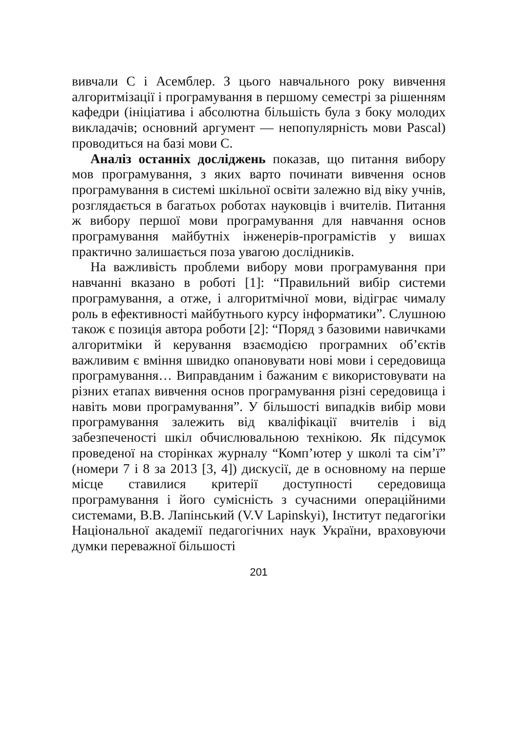вивчали C і Асемблер. З цього навчального року вивчення алгоритмізації і програмування в першому семестрі за рішенням кафедри (ініціатива і абсолютна більшість була з боку молодих викладачів; основний аргумент — непопулярність мови Pascal) проводиться на базі мови C.
Аналіз останніх досліджень показав, що питання вибору мов програмування, з яких варто починати вивчення основ програмування в системі шкільної освіти залежно від віку учнів, розглядається в багатьох роботах науковців і вчителів. Питання ж вибору першої мови програмування для навчання основ програмування майбутніх інженерів-програмістів у вишах практично залишається поза увагою дослідників.
На важливість проблеми вибору мови програмування при навчанні вказано в роботі [1]: “Правильний вибір системи програмування, а отже, і алгоритмічної мови, відіграє чималу роль в ефективності майбутнього курсу інформатики”. Слушною також є позиція автора роботи [2]: “Поряд з базовими навичками алгоритміки й керування взаємодією програмних об’єктів важливим є вміння швидко опановувати нові мови і середовища програмування… Виправданим і бажаним є використовувати на різних етапах вивчення основ програмування різні середовища і навіть мови програмування”. У більшості випадків вибір мови програмування залежить від кваліфікації вчителів і від забезпеченості шкіл обчислювальною технікою. Як підсумок проведеної на сторінках журналу “Комп’ютер у школі та сім’ї” (номери 7 і 8 за 2013 [3, 4]) дискусії, де в основному на перше місце ставилися критерії доступності середовища програмування і його сумісність з сучасними операційними системами, В.В. Лапінський (V.V Lapinskyi), Інститут педагогіки Національної академії педагогічних наук України, враховуючи думки переважної більшості
201